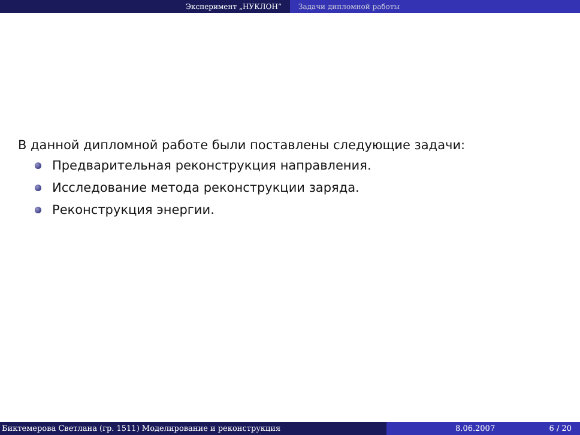Эксперимент „НУКЛОН“ Задачи дипломной работы
В данной дипломной работе были поставлены следующие задачи:
Предварительная реконструкция направления.
Исследование метода реконструкции заряда.
Реконструкция энергии.
Биктемерова Светлана (гр. 1511) Моделирование и реконструкция 8.06.2007 6 / 20